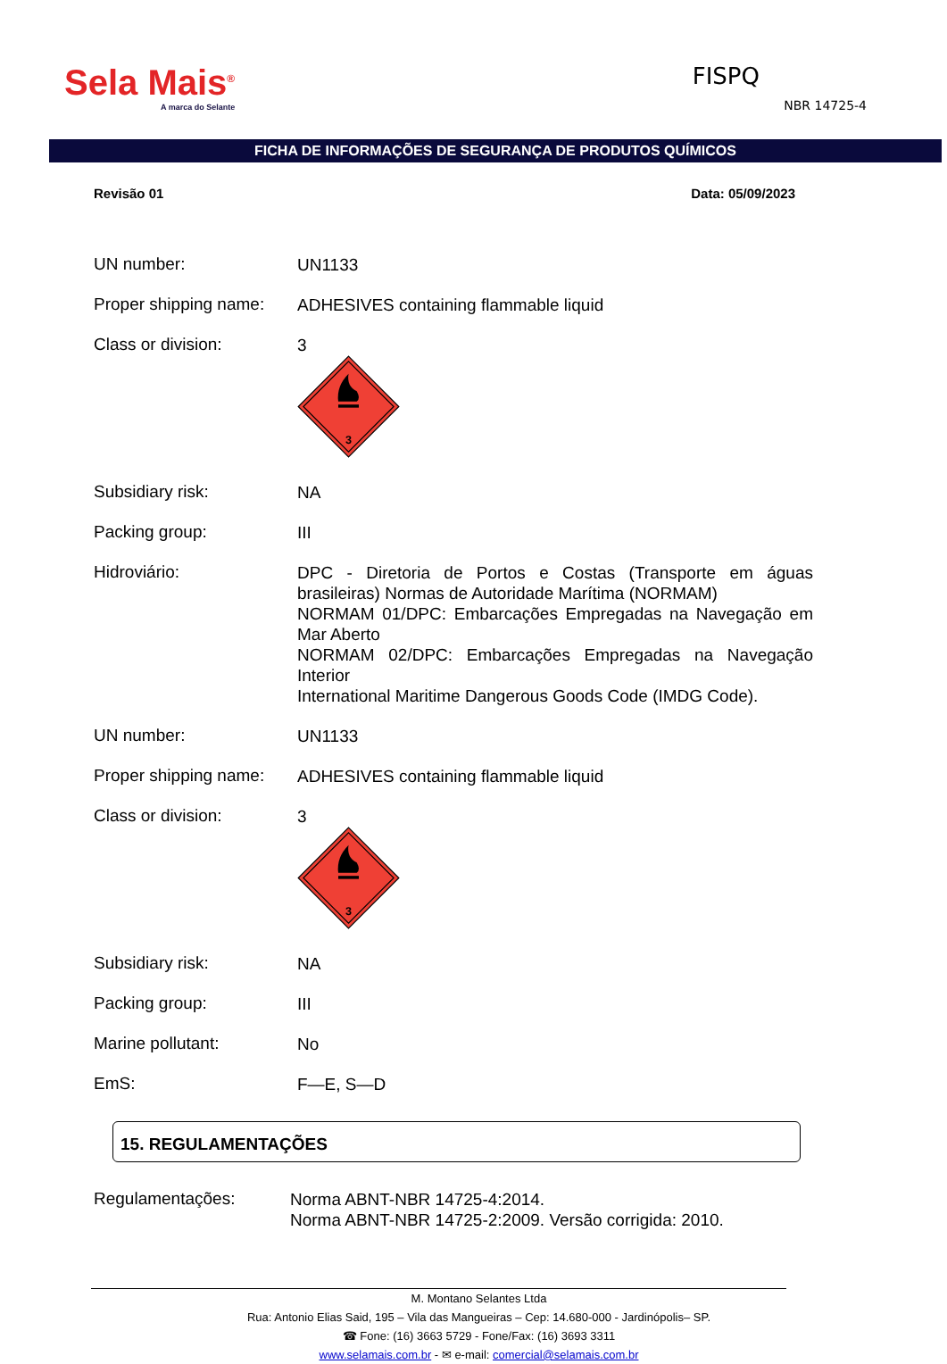Sela Mais<sup>®</sup>
A marca do Selante
FISPQ
NBR 14725-4
FICHA DE INFORMAÇÕES DE SEGURANÇA DE PRODUTOS QUÍMICOS
Revisão 01 Data: 05/09/2023
UN number:
UN1133
Proper shipping name:
ADHESIVES containing flammable liquid
Class or division:
3
3
Subsidiary risk:
NA
Packing group:
III
Hidroviário:
DPC - Diretoria de Portos e Costas (Transporte em águas brasileiras) Normas de Autoridade Marítima (NORMAM)
NORMAM 01/DPC: Embarcações Empregadas na Navegação em Mar Aberto
NORMAM 02/DPC: Embarcações Empregadas na Navegação Interior
International Maritime Dangerous Goods Code (IMDG Code).
UN number:
UN1133
Proper shipping name:
ADHESIVES containing flammable liquid
Class or division:
3
3
Subsidiary risk:
NA
Packing group:
III
Marine pollutant:
No
EmS:
F—E, S—D
15. REGULAMENTAÇÕES
Regulamentações:
Norma ABNT-NBR 14725-4:2014.
Norma ABNT-NBR 14725-2:2009. Versão corrigida: 2010.
M. Montano Selantes Ltda
Rua: Antonio Elias Said, 195 – Vila das Mangueiras – Cep: 14.680-000 - Jardinópolis– SP.
☎ Fone: (16) 3663 5729 - Fone/Fax: (16) 3693 3311
www.selamais.com.br - ✉ e-mail: comercial@selamais.com.br